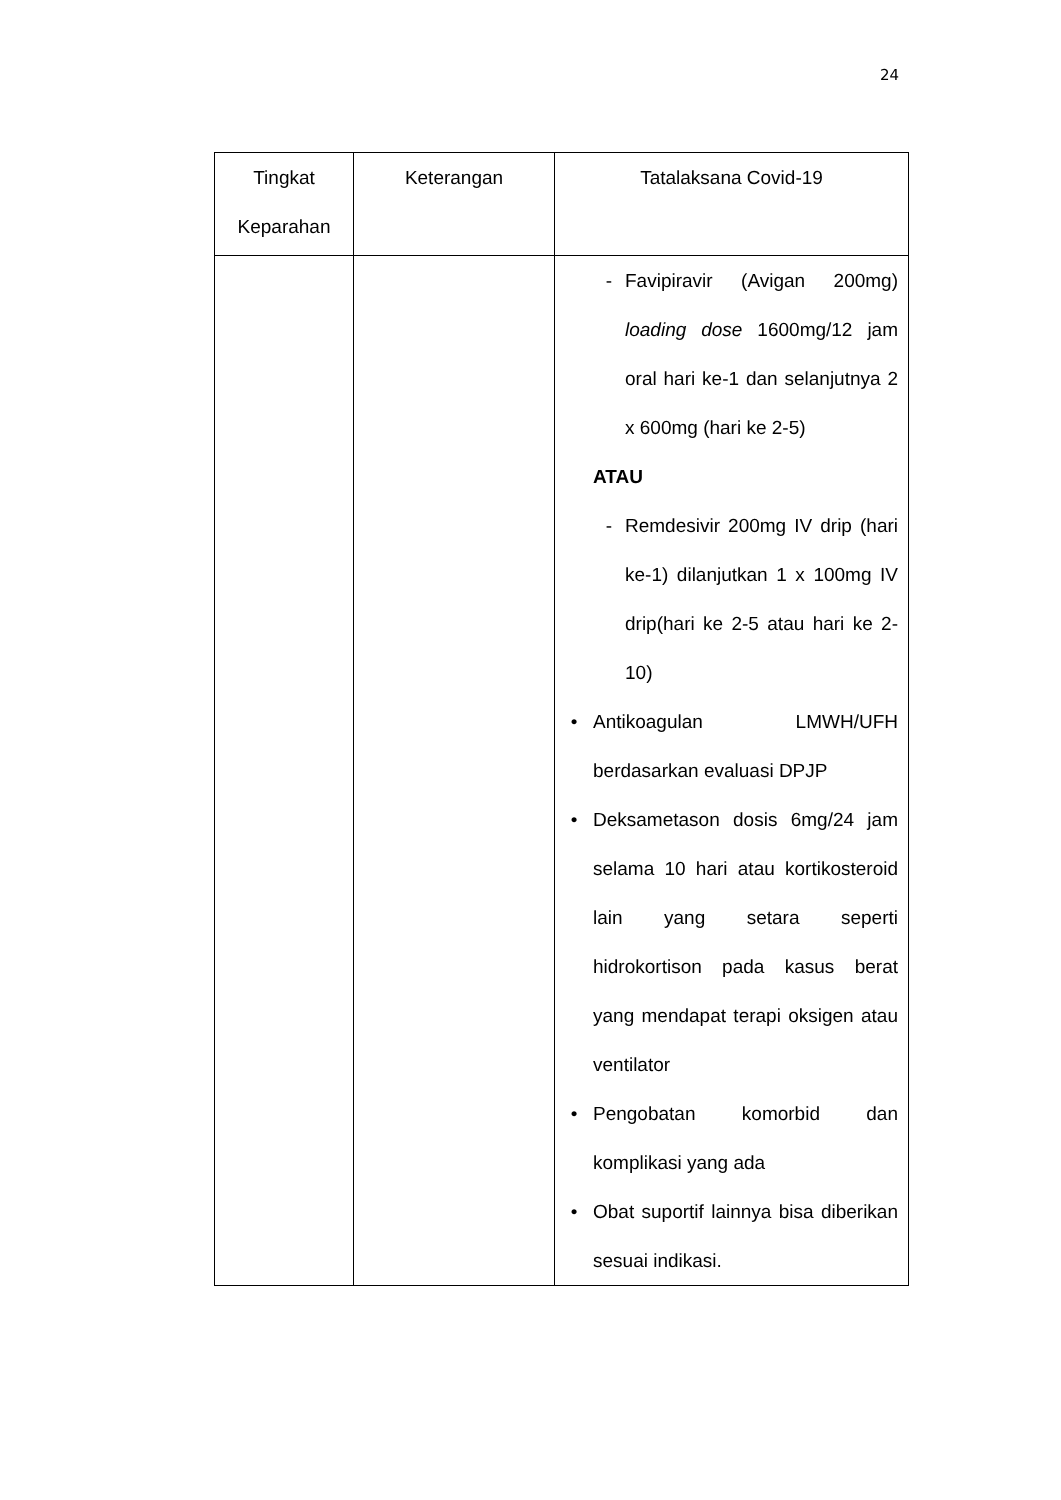24
| Tingkat Keparahan | Keterangan | Tatalaksana Covid-19 |
| --- | --- | --- |
| | | - Favipiravir (Avigan 200mg) loading dose 1600mg/12 jam oral hari ke-1 dan selanjutnya 2 x 600mg (hari ke 2-5) ATAU - Remdesivir 200mg IV drip (hari ke-1) dilanjutkan 1 x 100mg IV drip(hari ke 2-5 atau hari ke 2-10) • Antikoagulan LMWH/UFH berdasarkan evaluasi DPJP • Deksametason dosis 6mg/24 jam selama 10 hari atau kortikosteroid lain yang setara seperti hidrokortison pada kasus berat yang mendapat terapi oksigen atau ventilator • Pengobatan komorbid dan komplikasi yang ada • Obat suportif lainnya bisa diberikan sesuai indikasi. |